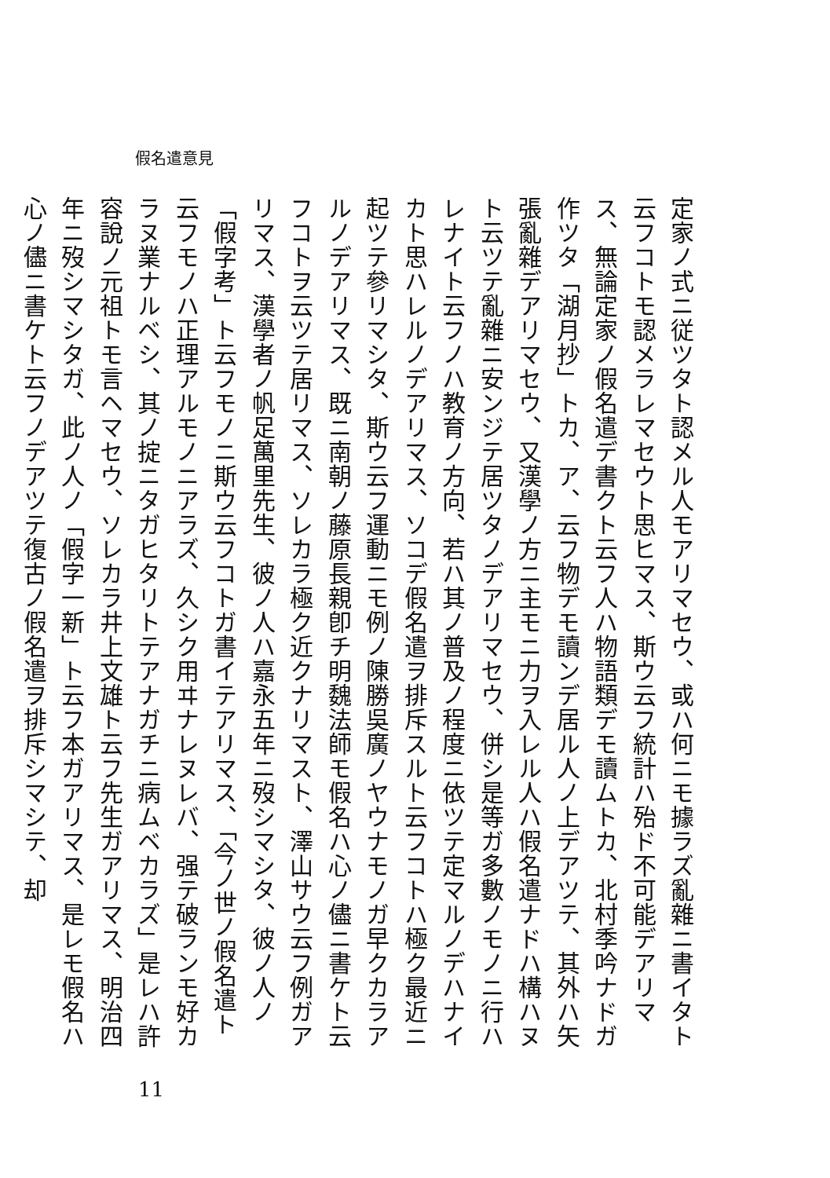假名遣意見
定家ノ式ニ従ツタト認メル人モアリマセウ、或ハ何ニモ據ラズ亂雜ニ書イタト云フコトモ認メラレマセウト思ヒマス、斯ウ云フ統計ハ殆ド不可能デアリマス、無論定家ノ假名遣デ書クト云フ人ハ物語類デモ讀ムトカ、北村季吟ナドガ作ツタ「湖月抄」トカ、ア、云フ物デモ讀ンデ居ル人ノ上デアツテ、其外ハ矢張亂雜デアリマセウ、又漢學ノ方ニ主モニ力ヲ入レル人ハ假名遣ナドハ構ハヌト云ツテ亂雜ニ安ンジテ居ツタノデアリマセウ、併シ是等ガ多數ノモノニ行ハレナイト云フノハ教育ノ方向、若ハ其ノ普及ノ程度ニ依ツテ定マルノデハナイカト思ハレルノデアリマス、ソコデ假名遣ヲ排斥スルト云フコトハ極ク最近ニ起ツテ參リマシタ、斯ウ云フ運動ニモ例ノ陳勝吳廣ノヤウナモノガ早クカラアルノデアリマス、既ニ南朝ノ藤原長親卽チ明魏法師モ假名ハ心ノ儘ニ書ケト云フコトヲ云ツテ居リマス、ソレカラ極ク近クナリマスト、澤山サウ云フ例ガアリマス、漢學者ノ帆足萬里先生、彼ノ人ハ嘉永五年ニ歿シマシタ、彼ノ人ノ「假字考」ト云フモノニ斯ウ云フコトガ書イテアリマス、「今ノ世ノ假名遣ト云フモノハ正理アルモノニアラズ、久シク用ヰナレヌレバ、强テ破ランモ好カラヌ業ナルベシ、其ノ掟ニタガヒタリトテアナガチニ病ムベカラズ」是レハ許容說ノ元祖トモ言ヘマセウ、ソレカラ井上文雄ト云フ先生ガアリマス、明治四年ニ歿シマシタガ、此ノ人ノ「假字一新」ト云フ本ガアリマス、是レモ假名ハ心ノ儘ニ書ケト云フノデアツテ復古ノ假名遣ヲ排斥シマシテ、却
11